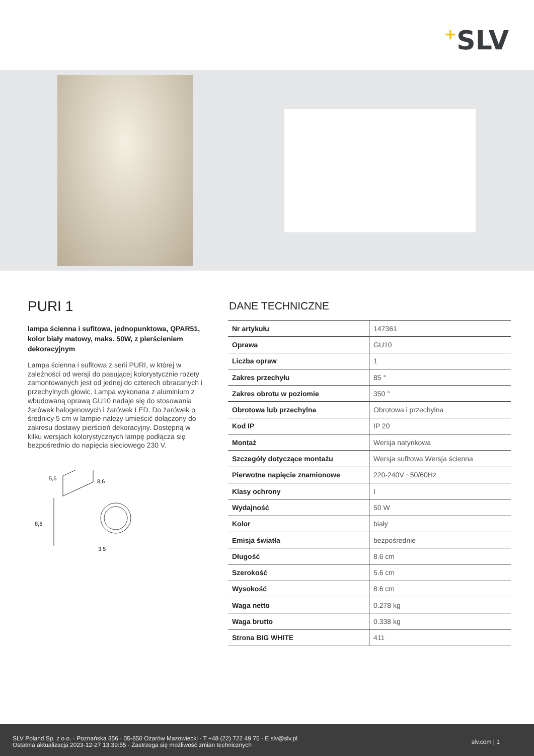+SLV
PURI 1
lampa ścienna i sufitowa, jednopunktowa, QPAR51, kolor biały matowy, maks. 50W, z pierścieniem dekoracyjnym
Lampa ścienna i sufitowa z serii PURI, w której w zależności od wersji do pasującej kolorystycznie rozety zamontowanych jest od jednej do czterech obracanych i przechylnych głowic. Lampa wykonana z aluminium z wbudowaną oprawą GU10 nadaje się do stosowania żarówek halogenowych i żarówek LED. Do żarówek o średnicy 5 cm w lampie należy umieścić dołączony do zakresu dostawy pierścień dekoracyjny. Dostępną w kilku wersjach kolorystycznych lampę podłącza się bezpośrednio do napięcia sieciowego 230 V.
5,6 8,6
8,6
3,5
DANE TECHNICZNE
| Nr artykułu | 147361 |
| Oprawa | GU10 |
| Liczba opraw | 1 |
| Zakres przechyłu | 85 ° |
| Zakres obrotu w poziomie | 350 ° |
| Obrotowa lub przechylna | Obrotowa i przechylna |
| Kod IP | IP 20 |
| Montaż | Wersja natynkowa |
| Szczegóły dotyczące montażu | Wersja sufitowa,Wersja ścienna |
| Pierwotne napięcie znamionowe | 220-240V ~50/60Hz |
| Klasy ochrony | I |
| Wydajność | 50 W |
| Kolor | biały |
| Emisja światła | bezpośrednie |
| Długość | 8.6 cm |
| Szerokość | 5.6 cm |
| Wysokość | 8.6 cm |
| Waga netto | 0.278 kg |
| Waga brutto | 0.338 kg |
| Strona BIG WHITE | 411 |
SLV Poland Sp. z o.o. · Poznańska 356 · 05-850 Ożarów Mazowiecki · T +48 (22) 722 49 75 · E slv@slv.pl
Ostatnia aktualizacja 2023-12-27 13:39:55 · Zastrzega się możliwość zmian technicznych
slv.com | 1